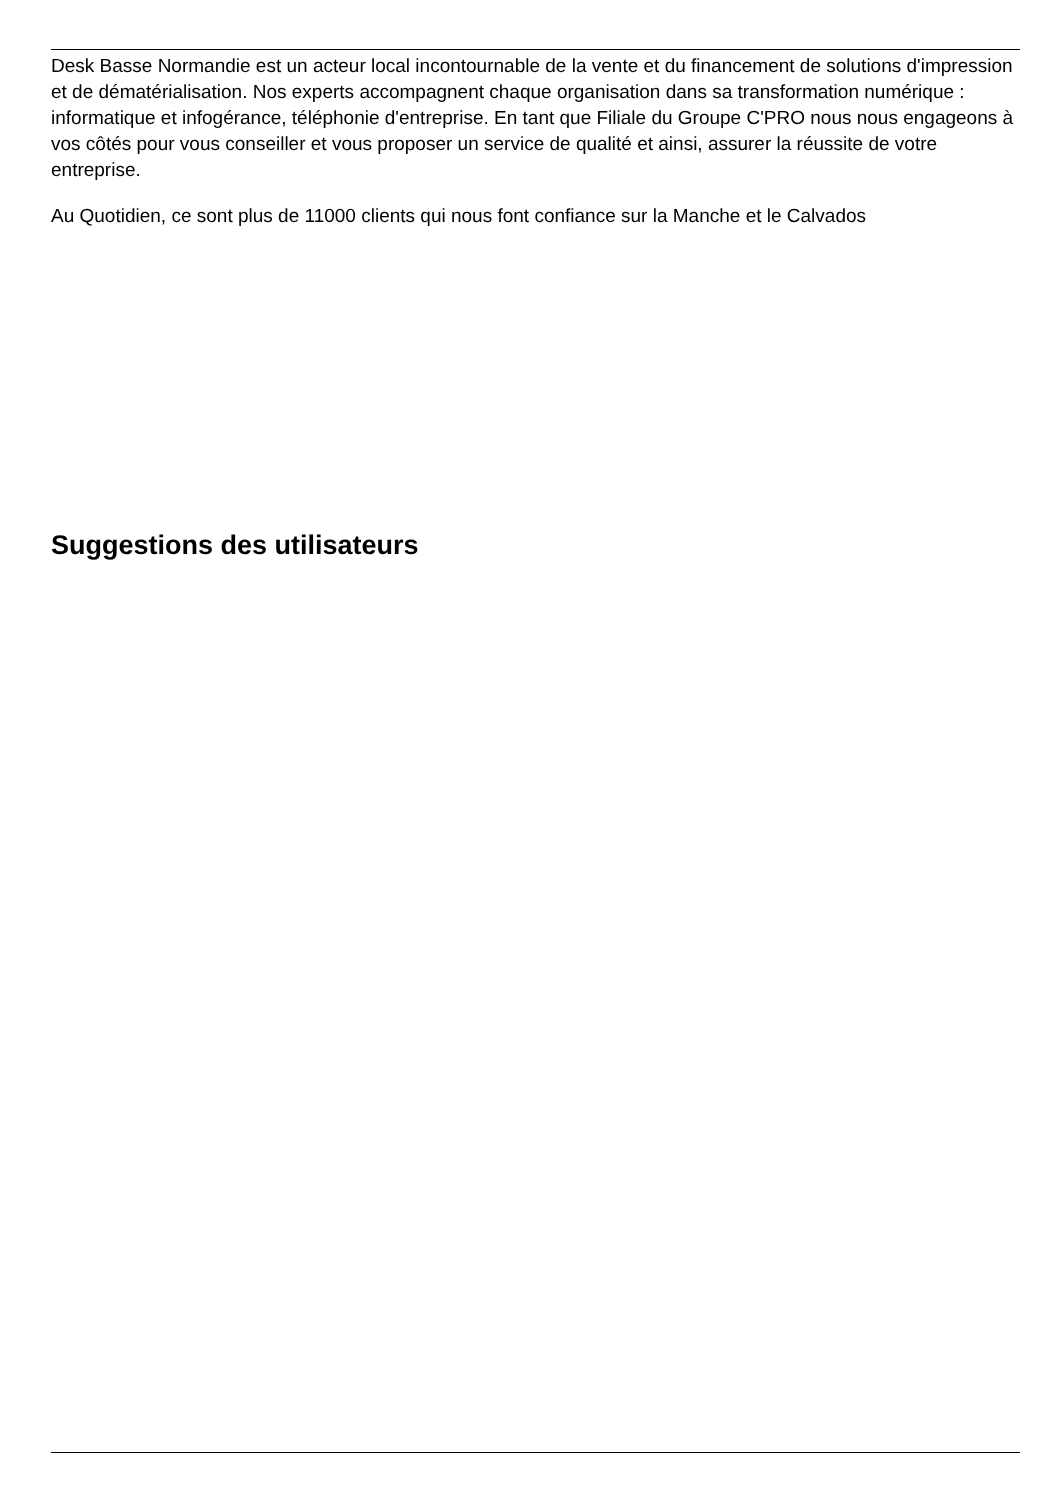Desk Basse Normandie est un acteur local incontournable de la vente et du financement de solutions d'impression et de dématérialisation. Nos experts accompagnent chaque organisation dans sa transformation numérique : informatique et infogérance, téléphonie d'entreprise. En tant que Filiale du Groupe C'PRO nous nous engageons à vos côtés pour vous conseiller et vous proposer un service de qualité et ainsi, assurer la réussite de votre entreprise.
Au Quotidien, ce sont plus de 11000 clients qui nous font confiance sur la Manche et le Calvados
Suggestions des utilisateurs